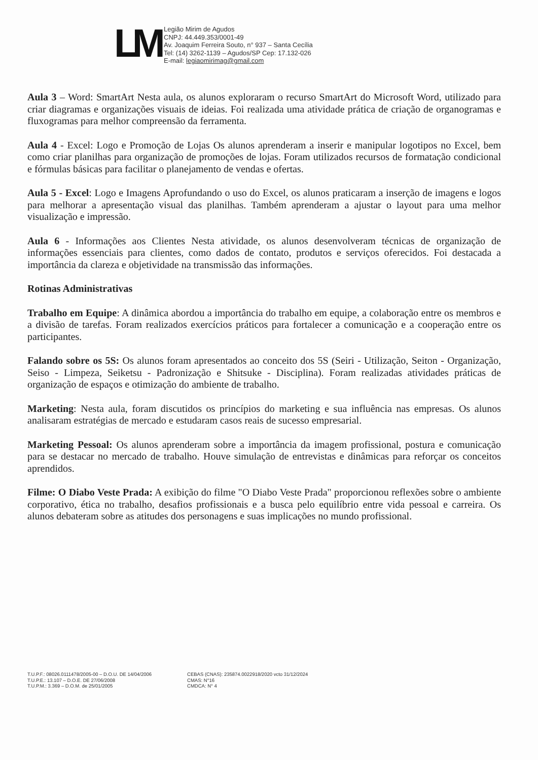LM
Legião Mirim de Agudos
CNPJ: 44.449.353/0001-49
Av. Joaquim Ferreira Souto, n° 937 – Santa Cecília
Tel: (14) 3262-1139 – Agudos/SP Cep: 17.132-026
E-mail: legiaomirimag@gmail.com
Aula 3 – Word: SmartArt Nesta aula, os alunos exploraram o recurso SmartArt do Microsoft Word, utilizado para criar diagramas e organizações visuais de ideias. Foi realizada uma atividade prática de criação de organogramas e fluxogramas para melhor compreensão da ferramenta.
Aula 4 - Excel: Logo e Promoção de Lojas Os alunos aprenderam a inserir e manipular logotipos no Excel, bem como criar planilhas para organização de promoções de lojas. Foram utilizados recursos de formatação condicional e fórmulas básicas para facilitar o planejamento de vendas e ofertas.
Aula 5 - Excel: Logo e Imagens Aprofundando o uso do Excel, os alunos praticaram a inserção de imagens e logos para melhorar a apresentação visual das planilhas. Também aprenderam a ajustar o layout para uma melhor visualização e impressão.
Aula 6 - Informações aos Clientes Nesta atividade, os alunos desenvolveram técnicas de organização de informações essenciais para clientes, como dados de contato, produtos e serviços oferecidos. Foi destacada a importância da clareza e objetividade na transmissão das informações.
Rotinas Administrativas
Trabalho em Equipe: A dinâmica abordou a importância do trabalho em equipe, a colaboração entre os membros e a divisão de tarefas. Foram realizados exercícios práticos para fortalecer a comunicação e a cooperação entre os participantes.
Falando sobre os 5S: Os alunos foram apresentados ao conceito dos 5S (Seiri - Utilização, Seiton - Organização, Seiso - Limpeza, Seiketsu - Padronização e Shitsuke - Disciplina). Foram realizadas atividades práticas de organização de espaços e otimização do ambiente de trabalho.
Marketing: Nesta aula, foram discutidos os princípios do marketing e sua influência nas empresas. Os alunos analisaram estratégias de mercado e estudaram casos reais de sucesso empresarial.
Marketing Pessoal: Os alunos aprenderam sobre a importância da imagem profissional, postura e comunicação para se destacar no mercado de trabalho. Houve simulação de entrevistas e dinâmicas para reforçar os conceitos aprendidos.
Filme: O Diabo Veste Prada: A exibição do filme "O Diabo Veste Prada" proporcionou reflexões sobre o ambiente corporativo, ética no trabalho, desafios profissionais e a busca pelo equilíbrio entre vida pessoal e carreira. Os alunos debateram sobre as atitudes dos personagens e suas implicações no mundo profissional.
T.U.P.F.: 08026.0111478/2005-00 – D.O.U. DE 14/04/2006
T.U.P.E.: 13.107 – D.O.E. DE 27/06/2008
T.U.P.M.: 3.369 – D.O.M. de 25/01/2005
CEBAS (CNAS): 235874.0022918/2020 vcto 31/12/2024
CMAS: N°16
CMDCA: N° 4